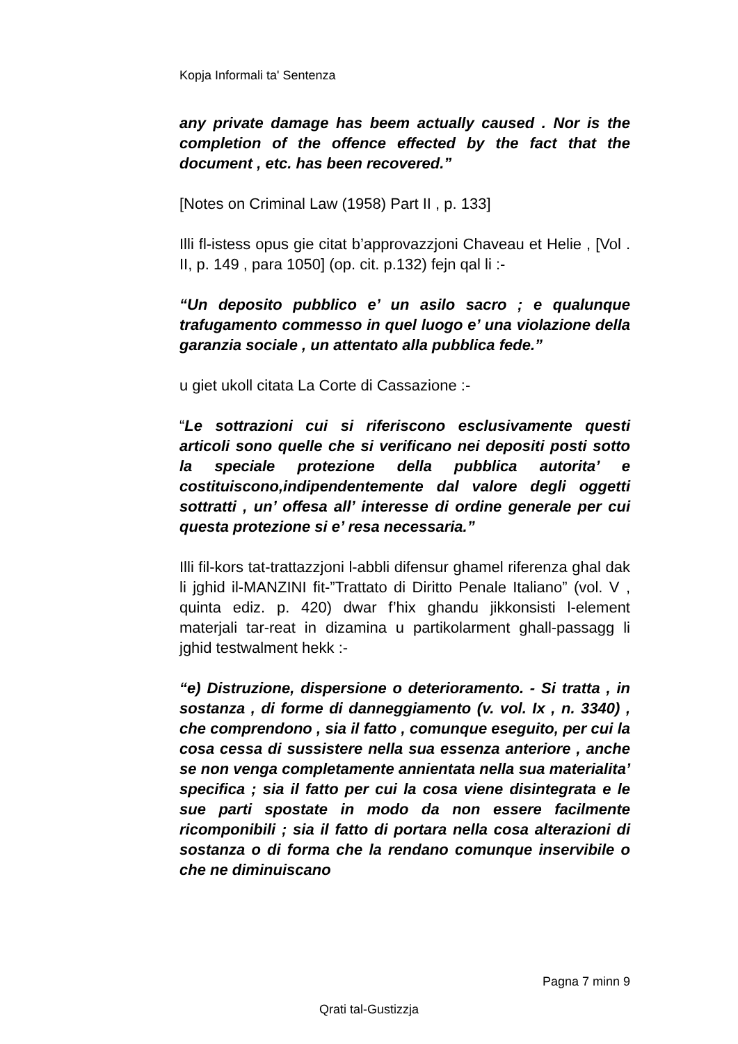Kopja Informali ta' Sentenza
any private damage has beem actually caused . Nor is the completion of the offence effected by the fact that the document , etc. has been recovered.”
[Notes on Criminal Law (1958) Part II , p. 133]
Illi fl-istess opus gie citat b’approvazzjoni Chaveau et Helie , [Vol . II, p. 149 , para 1050] (op. cit. p.132) fejn qal li :-
“Un deposito pubblico e’ un asilo sacro ; e qualunque trafugamento commesso in quel luogo e’ una violazione della garanzia sociale , un attentato alla pubblica fede.”
u giet ukoll citata La Corte di Cassazione :-
“Le sottrazioni cui si riferiscono esclusivamente questi articoli sono quelle che si verificano nei depositi posti sotto la speciale protezione della pubblica autorita’ e costituiscono,indipendentemente dal valore degli oggetti sottratti , un’ offesa all’ interesse di ordine generale per cui questa protezione si e’ resa necessaria.”
Illi fil-kors tat-trattazzjoni l-abbli difensur ghamel riferenza ghal dak li jghid il-MANZINI fit-”Trattato di Diritto Penale Italiano” (vol. V , quinta ediz. p. 420) dwar f’hix ghandu jikkonsisti l-element materjali tar-reat in dizamina u partikolarment ghall-passagg li jghid testwalment hekk :-
“e) Distruzione, dispersione o deterioramento. - Si tratta , in sostanza , di forme di danneggiamento (v. vol. Ix , n. 3340) , che comprendono , sia il fatto , comunque eseguito, per cui la cosa cessa di sussistere nella sua essenza anteriore , anche se non venga completamente annientata nella sua materialita’ specifica ; sia il fatto per cui la cosa viene disintegrata e le sue parti spostate in modo da non essere facilmente ricomponibili ; sia il fatto di portara nella cosa alterazioni di sostanza o di forma che la rendano comunque inservibile o che ne diminuiscano
Pagna 7 minn 9
Qrati tal-Gustizzja